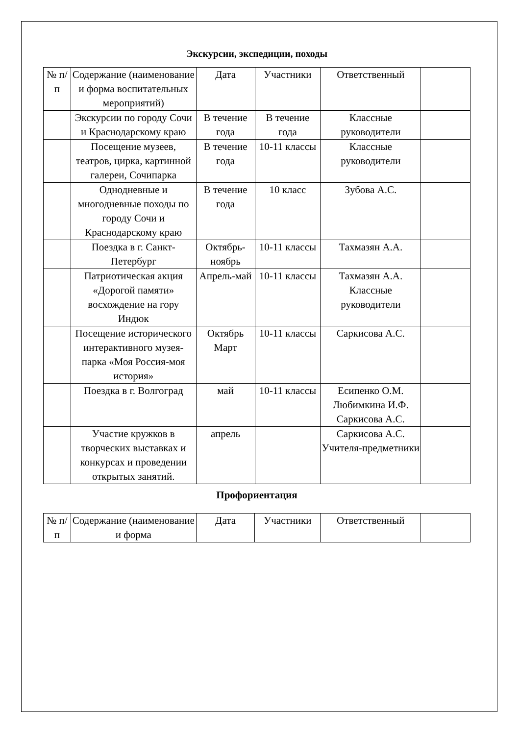Экскурсии, экспедиции, походы
| № п/п | Содержание (наименование и форма воспитательных мероприятий) | Дата | Участники | Ответственный | |
| | Экскурсии по городу Сочи и Краснодарскому краю | В течение года | В течение года | Классные руководители | |
| | Посещение музеев, театров, цирка, картинной галереи, Сочипарка | В течение года | 10-11 классы | Классные руководители | |
| | Однодневные и многодневные походы по городу Сочи и Краснодарскому краю | В течение года | 10 класс | Зубова А.С. | |
| | Поездка в г. Санкт-Петербург | Октябрь-ноябрь | 10-11 классы | Тахмазян А.А. | |
| | Патриотическая акция «Дорогой памяти» восхождение на гору Индюк | Апрель-май | 10-11 классы | Тахмазян А.А. Классные руководители | |
| | Посещение исторического интерактивного музея-парка «Моя Россия-моя история» | Октябрь Март | 10-11 классы | Саркисова А.С. | |
| | Поездка в г. Волгоград | май | 10-11 классы | Есипенко О.М. Любимкина И.Ф. Саркисова А.С. | |
| | Участие кружков в творческих выставках и конкурсах и проведении открытых занятий. | апрель | | Саркисова А.С. Учителя-предметники | |
Профориентация
| № п/п | Содержание (наименование и форма | Дата | Участники | Ответственный | |